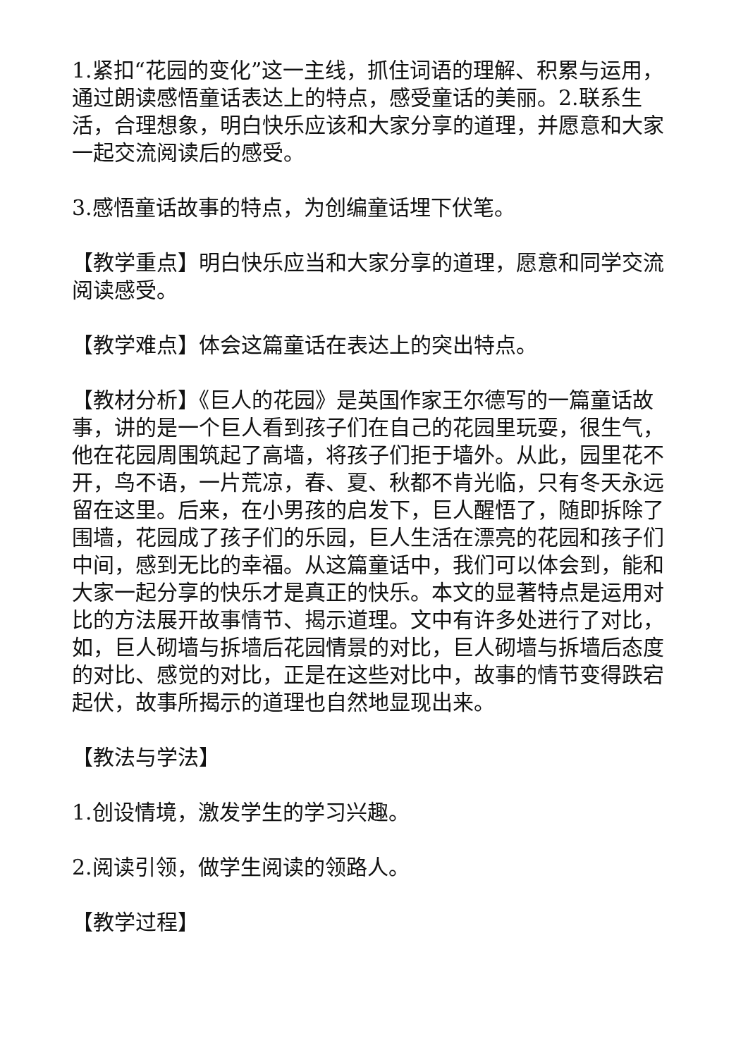1.紧扣“花园的变化”这一主线，抓住词语的理解、积累与运用，通过朗读感悟童话表达上的特点，感受童话的美丽。2.联系生活，合理想象，明白快乐应该和大家分享的道理，并愿意和大家一起交流阅读后的感受。
3.感悟童话故事的特点，为创编童话埋下伏笔。
【教学重点】明白快乐应当和大家分享的道理，愿意和同学交流阅读感受。
【教学难点】体会这篇童话在表达上的突出特点。
【教材分析】《巨人的花园》是英国作家王尔德写的一篇童话故事，讲的是一个巨人看到孩子们在自己的花园里玩耍，很生气，他在花园周围筑起了高墙，将孩子们拒于墙外。从此，园里花不开，鸟不语，一片荒凉，春、夏、秋都不肯光临，只有冬天永远留在这里。后来，在小男孩的启发下，巨人醒悟了，随即拆除了围墙，花园成了孩子们的乐园，巨人生活在漂亮的花园和孩子们中间，感到无比的幸福。从这篇童话中，我们可以体会到，能和大家一起分享的快乐才是真正的快乐。本文的显著特点是运用对比的方法展开故事情节、揭示道理。文中有许多处进行了对比，如，巨人砌墙与拆墙后花园情景的对比，巨人砌墙与拆墙后态度的对比、感觉的对比，正是在这些对比中，故事的情节变得跌宕起伏，故事所揭示的道理也自然地显现出来。
【教法与学法】
1.创设情境，激发学生的学习兴趣。
2.阅读引领，做学生阅读的领路人。
【教学过程】